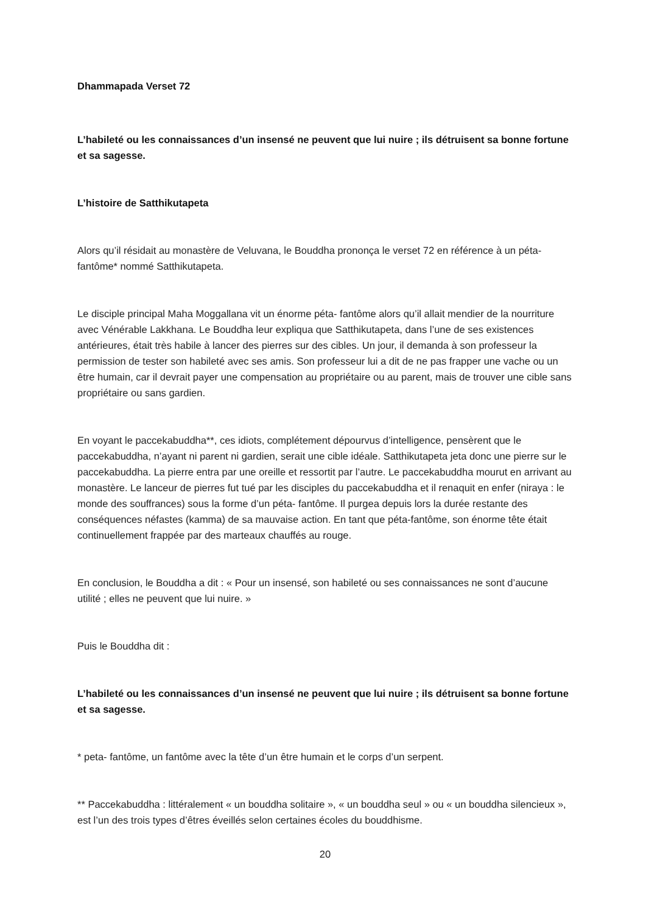Dhammapada Verset 72
L’habileté ou les connaissances d’un insensé ne peuvent que lui nuire ; ils détruisent sa bonne fortune et sa sagesse.
L’histoire de Satthikutapeta
Alors qu’il résidait au monastère de Veluvana, le Bouddha prononça le verset 72 en référence à un péta- fantôme* nommé Satthikutapeta.
Le disciple principal Maha Moggallana vit un énorme péta- fantôme alors qu’il allait mendier de la nourriture avec Vénérable Lakkhana. Le Bouddha leur expliqua que Satthikutapeta, dans l’une de ses existences antérieures, était très habile à lancer des pierres sur des cibles. Un jour, il demanda à son professeur la permission de tester son habileté avec ses amis. Son professeur lui a dit de ne pas frapper une vache ou un être humain, car il devrait payer une compensation au propriétaire ou au parent, mais de trouver une cible sans propriétaire ou sans gardien.
En voyant le paccekabuddha**, ces idiots, complétement dépourvus d’intelligence, pensèrent que le paccekabuddha, n’ayant ni parent ni gardien, serait une cible idéale. Satthikutapeta jeta donc une pierre sur le paccekabuddha. La pierre entra par une oreille et ressortit par l’autre. Le paccekabuddha mourut en arrivant au monastère. Le lanceur de pierres fut tué par les disciples du paccekabuddha et il renaquit en enfer (niraya : le monde des souffrances) sous la forme d’un péta- fantôme. Il purgea depuis lors la durée restante des conséquences néfastes (kamma) de sa mauvaise action. En tant que péta-fantôme, son énorme tête était continuellement frappée par des marteaux chauffés au rouge.
En conclusion, le Bouddha a dit : « Pour un insensé, son habileté ou ses connaissances ne sont d’aucune utilité ; elles ne peuvent que lui nuire. »
Puis le Bouddha dit :
L’habileté ou les connaissances d’un insensé ne peuvent que lui nuire ; ils détruisent sa bonne fortune et sa sagesse.
* peta- fantôme, un fantôme avec la tête d’un être humain et le corps d’un serpent.
** Paccekabuddha : littéralement « un bouddha solitaire », « un bouddha seul » ou « un bouddha silencieux », est l’un des trois types d’êtres éveillés selon certaines écoles du bouddhisme.
20